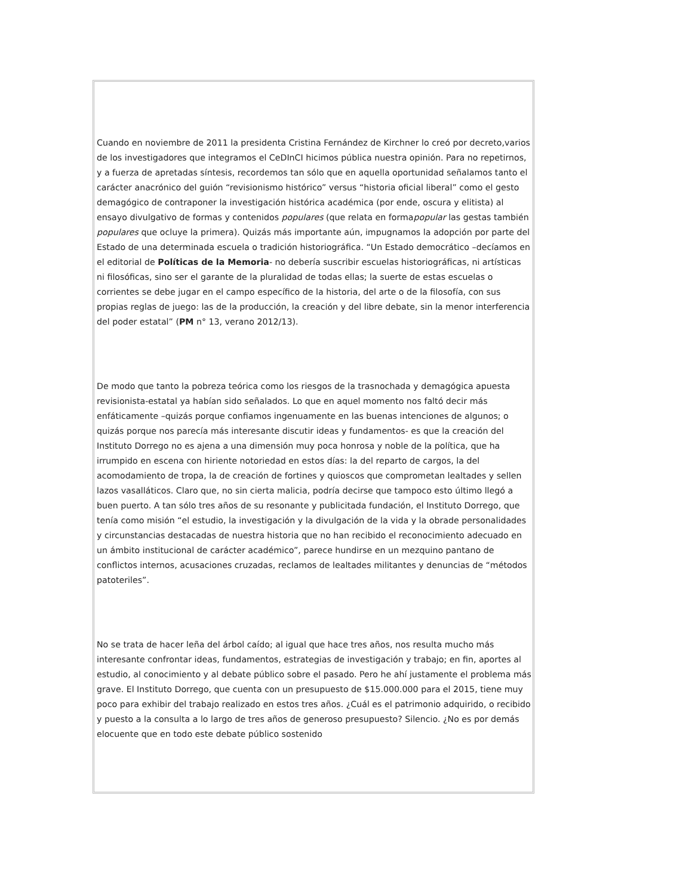Cuando en noviembre de 2011 la presidenta Cristina Fernández de Kirchner lo creó por decreto,varios de los investigadores que integramos el CeDInCI hicimos pública nuestra opinión. Para no repetirnos, y a fuerza de apretadas síntesis, recordemos tan sólo que en aquella oportunidad señalamos tanto el carácter anacrónico del guión “revisionismo histórico” versus “historia oficial liberal” como el gesto demagógico de contraponer la investigación histórica académica (por ende, oscura y elitista) al ensayo divulgativo de formas y contenidos populares (que relata en formapopular las gestas también populares que ocluye la primera). Quizás más importante aún, impugnamos la adopción por parte del Estado de una determinada escuela o tradición historiográfica. “Un Estado democrático –decíamos en el editorial de Políticas de la Memoria- no debería suscribir escuelas historiográficas, ni artísticas ni filosóficas, sino ser el garante de la pluralidad de todas ellas; la suerte de estas escuelas o corrientes se debe jugar en el campo específico de la historia, del arte o de la filosofía, con sus propias reglas de juego: las de la producción, la creación y del libre debate, sin la menor interferencia del poder estatal” (PM n° 13, verano 2012/13).
De modo que tanto la pobreza teórica como los riesgos de la trasnochada y demagógica apuesta revisionista-estatal ya habían sido señalados. Lo que en aquel momento nos faltó decir más enfáticamente –quizás porque confiamos ingenuamente en las buenas intenciones de algunos; o quizás porque nos parecía más interesante discutir ideas y fundamentos- es que la creación del Instituto Dorrego no es ajena a una dimensión muy poca honrosa y noble de la política, que ha irrumpido en escena con hiriente notoriedad en estos días: la del reparto de cargos, la del acomodamiento de tropa, la de creación de fortines y quioscos que comprometan lealtades y sellen lazos vasalláticos. Claro que, no sin cierta malicia, podría decirse que tampoco esto último llegó a buen puerto. A tan sólo tres años de su resonante y publicitada fundación, el Instituto Dorrego, que tenía como misión “el estudio, la investigación y la divulgación de la vida y la obrade personalidades y circunstancias destacadas de nuestra historia que no han recibido el reconocimiento adecuado en un ámbito institucional de carácter académico”, parece hundirse en un mezquino pantano de conflictos internos, acusaciones cruzadas, reclamos de lealtades militantes y denuncias de “métodos patoteriles”.
No se trata de hacer leña del árbol caído; al igual que hace tres años, nos resulta mucho más interesante confrontar ideas, fundamentos, estrategias de investigación y trabajo; en fin, aportes al estudio, al conocimiento y al debate público sobre el pasado. Pero he ahí justamente el problema más grave. El Instituto Dorrego, que cuenta con un presupuesto de $15.000.000 para el 2015, tiene muy poco para exhibir del trabajo realizado en estos tres años. ¿Cuál es el patrimonio adquirido, o recibido y puesto a la consulta a lo largo de tres años de generoso presupuesto? Silencio. ¿No es por demás elocuente que en todo este debate público sostenido